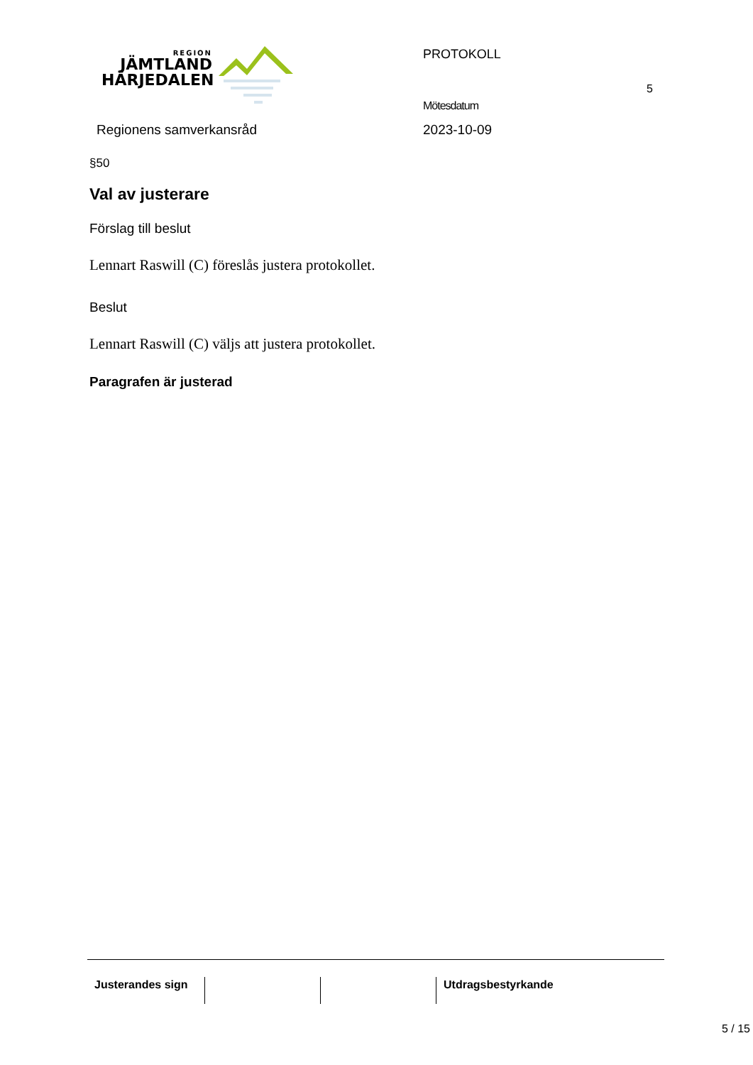REGION
JÄMTLAND
HÄRJEDALEN
PROTOKOLL
5
Mötesdatum
Regionens samverkansråd 2023-10-09
§50
Val av justerare
Förslag till beslut
Lennart Raswill (C) föreslås justera protokollet.
Beslut
Lennart Raswill (C) väljs att justera protokollet.
Paragrafen är justerad
| Justerandes sign | | | Utdragsbestyrkande |
5 / 15